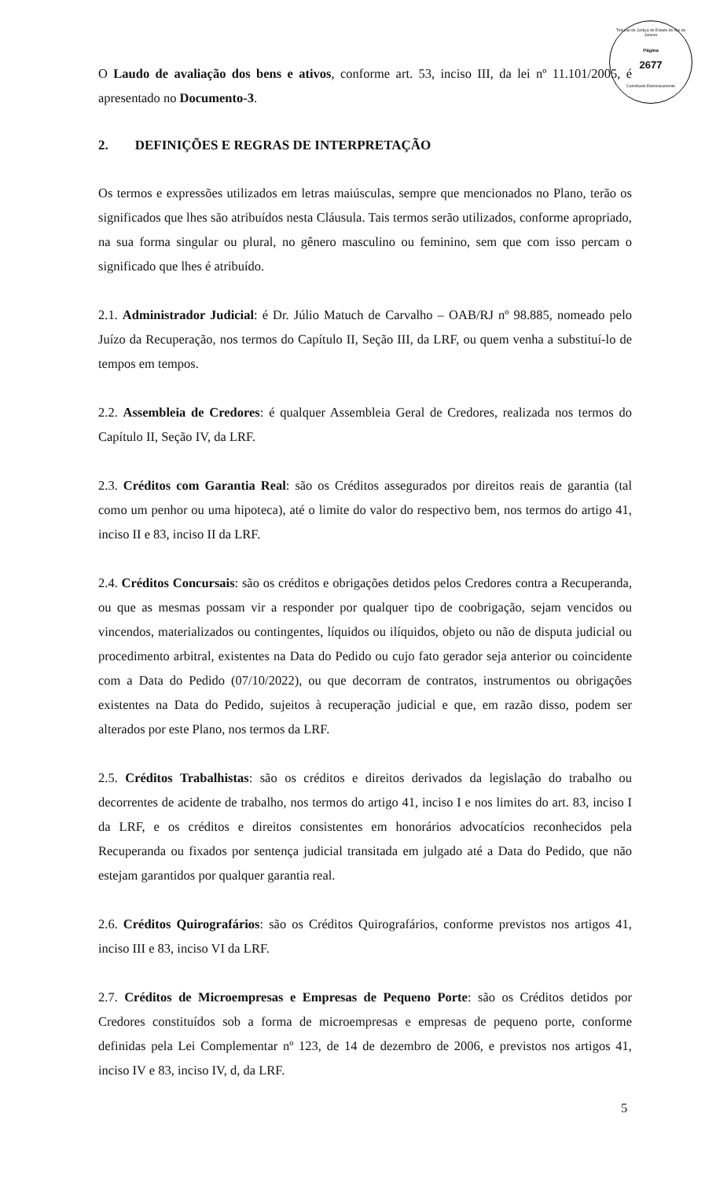Tribunal de Justiça do Estado do Rio de Janeiro
Página
2677
Carimbado Eletronicamente
O Laudo de avaliação dos bens e ativos, conforme art. 53, inciso III, da lei nº 11.101/2005, é apresentado no Documento-3.
2. DEFINIÇÕES E REGRAS DE INTERPRETAÇÃO
Os termos e expressões utilizados em letras maiúsculas, sempre que mencionados no Plano, terão os significados que lhes são atribuídos nesta Cláusula. Tais termos serão utilizados, conforme apropriado, na sua forma singular ou plural, no gênero masculino ou feminino, sem que com isso percam o significado que lhes é atribuído.
2.1. Administrador Judicial: é Dr. Júlio Matuch de Carvalho – OAB/RJ nº 98.885, nomeado pelo Juízo da Recuperação, nos termos do Capítulo II, Seção III, da LRF, ou quem venha a substituí-lo de tempos em tempos.
2.2. Assembleia de Credores: é qualquer Assembleia Geral de Credores, realizada nos termos do Capítulo II, Seção IV, da LRF.
2.3. Créditos com Garantia Real: são os Créditos assegurados por direitos reais de garantia (tal como um penhor ou uma hipoteca), até o limite do valor do respectivo bem, nos termos do artigo 41, inciso II e 83, inciso II da LRF.
2.4. Créditos Concursais: são os créditos e obrigações detidos pelos Credores contra a Recuperanda, ou que as mesmas possam vir a responder por qualquer tipo de coobrigação, sejam vencidos ou vincendos, materializados ou contingentes, líquidos ou ilíquidos, objeto ou não de disputa judicial ou procedimento arbitral, existentes na Data do Pedido ou cujo fato gerador seja anterior ou coincidente com a Data do Pedido (07/10/2022), ou que decorram de contratos, instrumentos ou obrigações existentes na Data do Pedido, sujeitos à recuperação judicial e que, em razão disso, podem ser alterados por este Plano, nos termos da LRF.
2.5. Créditos Trabalhistas: são os créditos e direitos derivados da legislação do trabalho ou decorrentes de acidente de trabalho, nos termos do artigo 41, inciso I e nos limites do art. 83, inciso I da LRF, e os créditos e direitos consistentes em honorários advocatícios reconhecidos pela Recuperanda ou fixados por sentença judicial transitada em julgado até a Data do Pedido, que não estejam garantidos por qualquer garantia real.
2.6. Créditos Quirografários: são os Créditos Quirografários, conforme previstos nos artigos 41, inciso III e 83, inciso VI da LRF.
2.7. Créditos de Microempresas e Empresas de Pequeno Porte: são os Créditos detidos por Credores constituídos sob a forma de microempresas e empresas de pequeno porte, conforme definidas pela Lei Complementar nº 123, de 14 de dezembro de 2006, e previstos nos artigos 41, inciso IV e 83, inciso IV, d, da LRF.
5